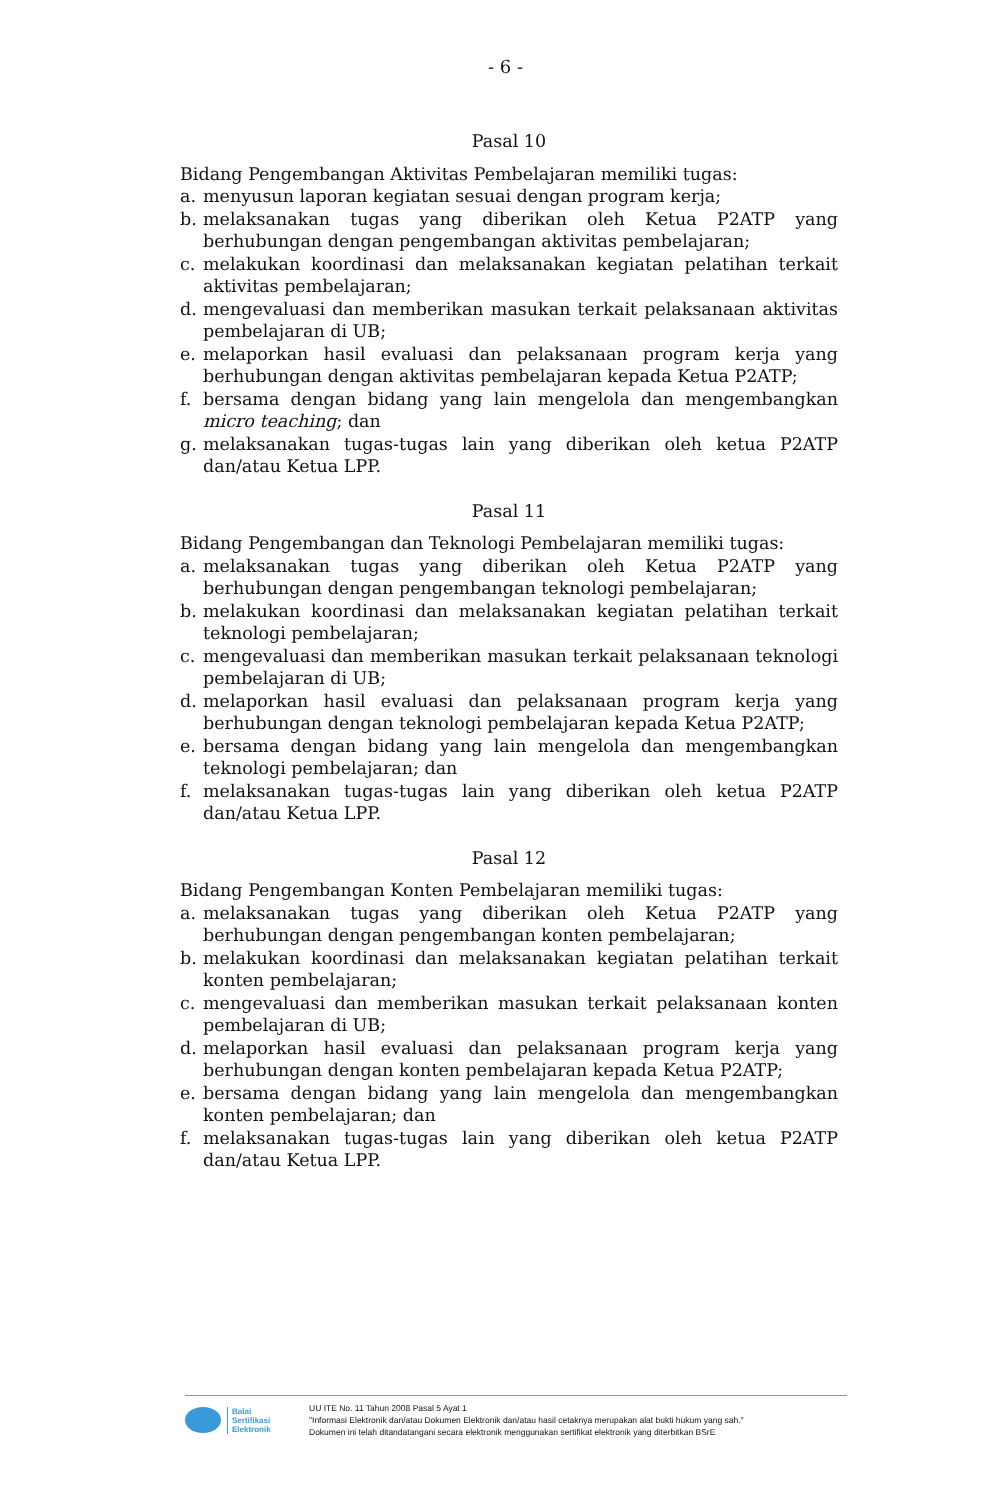- 6 -
Pasal 10
Bidang Pengembangan Aktivitas Pembelajaran memiliki tugas:
a. menyusun laporan kegiatan sesuai dengan program kerja;
b. melaksanakan tugas yang diberikan oleh Ketua P2ATP yang berhubungan dengan pengembangan aktivitas pembelajaran;
c. melakukan koordinasi dan melaksanakan kegiatan pelatihan terkait aktivitas pembelajaran;
d. mengevaluasi dan memberikan masukan terkait pelaksanaan aktivitas pembelajaran di UB;
e. melaporkan hasil evaluasi dan pelaksanaan program kerja yang berhubungan dengan aktivitas pembelajaran kepada Ketua P2ATP;
f. bersama dengan bidang yang lain mengelola dan mengembangkan micro teaching; dan
g. melaksanakan tugas-tugas lain yang diberikan oleh ketua P2ATP dan/atau Ketua LPP.
Pasal 11
Bidang Pengembangan dan Teknologi Pembelajaran memiliki tugas:
a. melaksanakan tugas yang diberikan oleh Ketua P2ATP yang berhubungan dengan pengembangan teknologi pembelajaran;
b. melakukan koordinasi dan melaksanakan kegiatan pelatihan terkait teknologi pembelajaran;
c. mengevaluasi dan memberikan masukan terkait pelaksanaan teknologi pembelajaran di UB;
d. melaporkan hasil evaluasi dan pelaksanaan program kerja yang berhubungan dengan teknologi pembelajaran kepada Ketua P2ATP;
e. bersama dengan bidang yang lain mengelola dan mengembangkan teknologi pembelajaran; dan
f. melaksanakan tugas-tugas lain yang diberikan oleh ketua P2ATP dan/atau Ketua LPP.
Pasal 12
Bidang Pengembangan Konten Pembelajaran memiliki tugas:
a. melaksanakan tugas yang diberikan oleh Ketua P2ATP yang berhubungan dengan pengembangan konten pembelajaran;
b. melakukan koordinasi dan melaksanakan kegiatan pelatihan terkait konten pembelajaran;
c. mengevaluasi dan memberikan masukan terkait pelaksanaan konten pembelajaran di UB;
d. melaporkan hasil evaluasi dan pelaksanaan program kerja yang berhubungan dengan konten pembelajaran kepada Ketua P2ATP;
e. bersama dengan bidang yang lain mengelola dan mengembangkan konten pembelajaran; dan
f. melaksanakan tugas-tugas lain yang diberikan oleh ketua P2ATP dan/atau Ketua LPP.
Balai
Sertifikasi
Elektronik
UU ITE No. 11 Tahun 2008 Pasal 5 Ayat 1
"Informasi Elektronik dan/atau Dokumen Elektronik dan/atau hasil cetaknya merupakan alat bukti hukum yang sah."
Dokumen ini telah ditandatangani secara elektronik menggunakan sertifikat elektronik yang diterbitkan BSrE